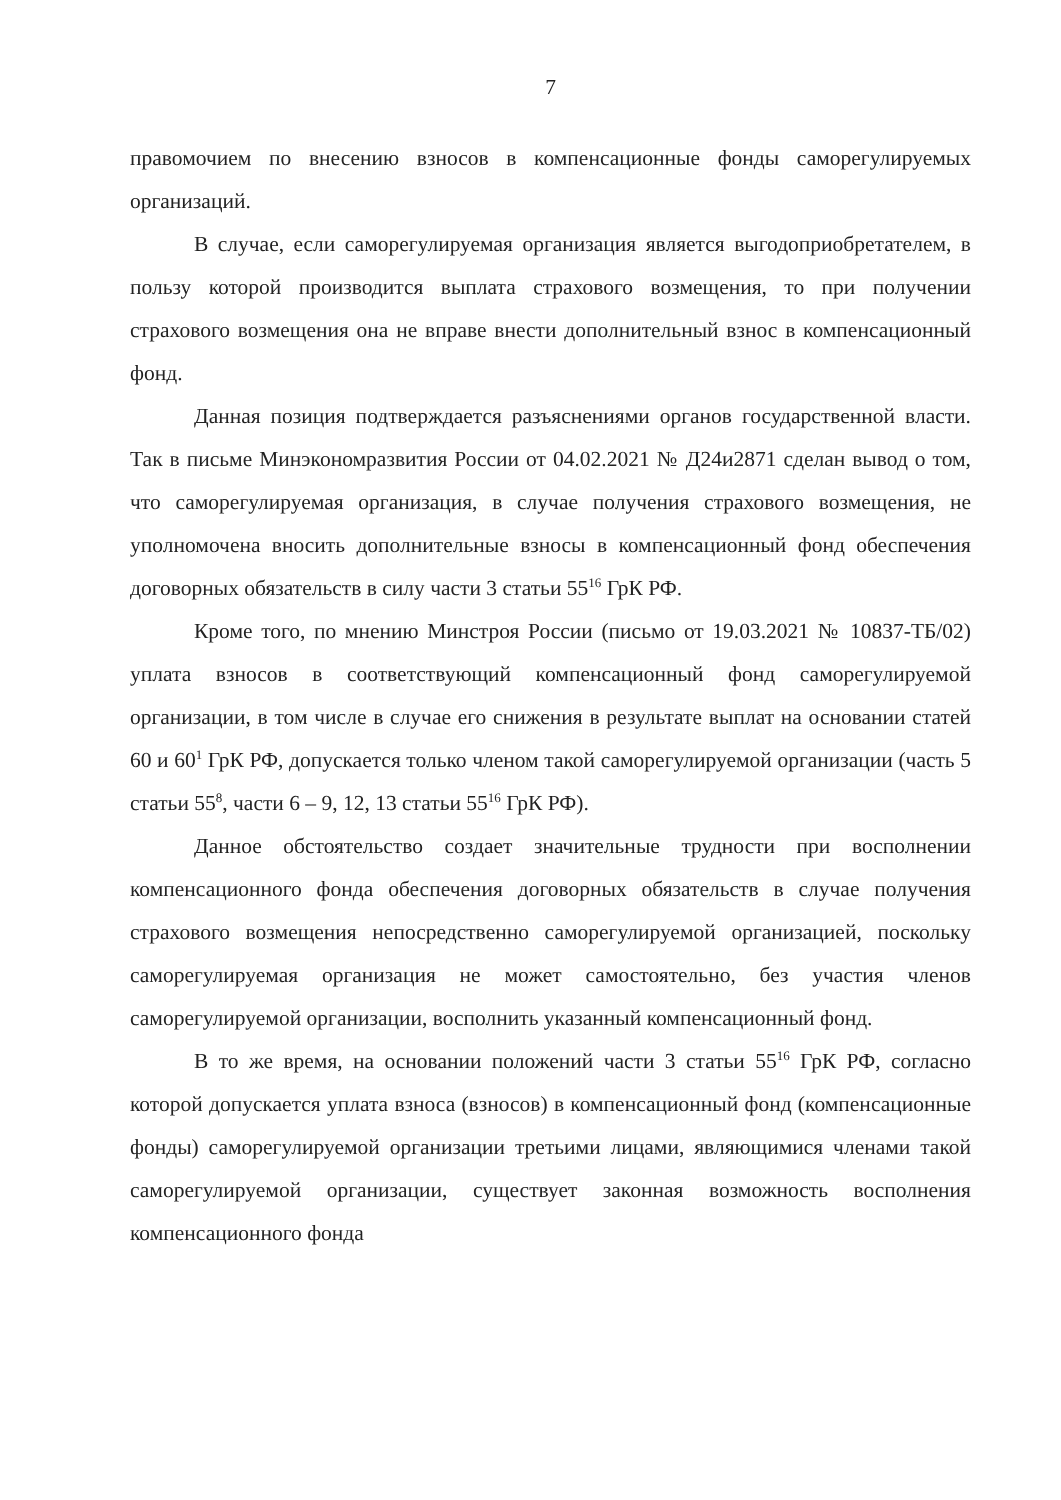7
правомочием по внесению взносов в компенсационные фонды саморегулируемых организаций.
В случае, если саморегулируемая организация является выгодоприобретателем, в пользу которой производится выплата страхового возмещения, то при получении страхового возмещения она не вправе внести дополнительный взнос в компенсационный фонд.
Данная позиция подтверждается разъяснениями органов государственной власти. Так в письме Минэкономразвития России от 04.02.2021 № Д24и2871 сделан вывод о том, что саморегулируемая организация, в случае получения страхового возмещения, не уполномочена вносить дополнительные взносы в компенсационный фонд обеспечения договорных обязательств в силу части 3 статьи 55<sup>16</sup> ГрК РФ.
Кроме того, по мнению Минстроя России (письмо от 19.03.2021 № 10837-ТБ/02) уплата взносов в соответствующий компенсационный фонд саморегулируемой организации, в том числе в случае его снижения в результате выплат на основании статей 60 и 60<sup>1</sup> ГрК РФ, допускается только членом такой саморегулируемой организации (часть 5 статьи 55<sup>8</sup>, части 6 – 9, 12, 13 статьи 55<sup>16</sup> ГрК РФ).
Данное обстоятельство создает значительные трудности при восполнении компенсационного фонда обеспечения договорных обязательств в случае получения страхового возмещения непосредственно саморегулируемой организацией, поскольку саморегулируемая организация не может самостоятельно, без участия членов саморегулируемой организации, восполнить указанный компенсационный фонд.
В то же время, на основании положений части 3 статьи 55<sup>16</sup> ГрК РФ, согласно которой допускается уплата взноса (взносов) в компенсационный фонд (компенсационные фонды) саморегулируемой организации третьими лицами, являющимися членами такой саморегулируемой организации, существует законная возможность восполнения компенсационного фонда